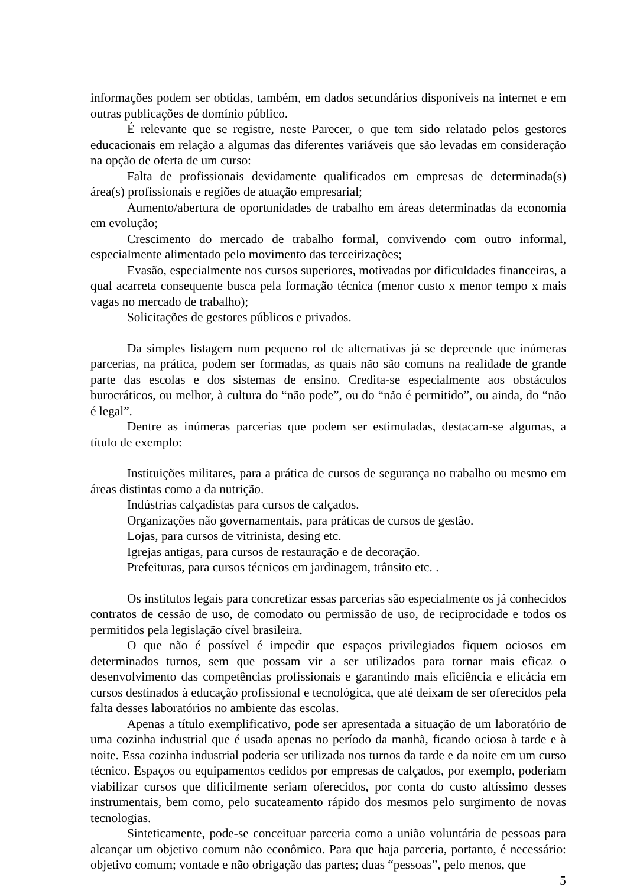informações podem ser obtidas, também, em dados secundários disponíveis na internet e em outras publicações de domínio público.
É relevante que se registre, neste Parecer, o que tem sido relatado pelos gestores educacionais em relação a algumas das diferentes variáveis que são levadas em consideração na opção de oferta de um curso:
Falta de profissionais devidamente qualificados em empresas de determinada(s) área(s) profissionais e regiões de atuação empresarial;
Aumento/abertura de oportunidades de trabalho em áreas determinadas da economia em evolução;
Crescimento do mercado de trabalho formal, convivendo com outro informal, especialmente alimentado pelo movimento das terceirizações;
Evasão, especialmente nos cursos superiores, motivadas por dificuldades financeiras, a qual acarreta consequente busca pela formação técnica (menor custo x menor tempo x mais vagas no mercado de trabalho);
Solicitações de gestores públicos e privados.
Da simples listagem num pequeno rol de alternativas já se depreende que inúmeras parcerias, na prática, podem ser formadas, as quais não são comuns na realidade de grande parte das escolas e dos sistemas de ensino. Credita-se especialmente aos obstáculos burocráticos, ou melhor, à cultura do “não pode”, ou do “não é permitido”, ou ainda, do “não é legal”.
Dentre as inúmeras parcerias que podem ser estimuladas, destacam-se algumas, a título de exemplo:
Instituições militares, para a prática de cursos de segurança no trabalho ou mesmo em áreas distintas como a da nutrição.
Indústrias calçadistas para cursos de calçados.
Organizações não governamentais, para práticas de cursos de gestão.
Lojas, para cursos de vitrinista, desing etc.
Igrejas antigas, para cursos de restauração e de decoração.
Prefeituras, para cursos técnicos em jardinagem, trânsito etc. .
Os institutos legais para concretizar essas parcerias são especialmente os já conhecidos contratos de cessão de uso, de comodato ou permissão de uso, de reciprocidade e todos os permitidos pela legislação cível brasileira.
O que não é possível é impedir que espaços privilegiados fiquem ociosos em determinados turnos, sem que possam vir a ser utilizados para tornar mais eficaz o desenvolvimento das competências profissionais e garantindo mais eficiência e eficácia em cursos destinados à educação profissional e tecnológica, que até deixam de ser oferecidos pela falta desses laboratórios no ambiente das escolas.
Apenas a título exemplificativo, pode ser apresentada a situação de um laboratório de uma cozinha industrial que é usada apenas no período da manhã, ficando ociosa à tarde e à noite. Essa cozinha industrial poderia ser utilizada nos turnos da tarde e da noite em um curso técnico. Espaços ou equipamentos cedidos por empresas de calçados, por exemplo, poderiam viabilizar cursos que dificilmente seriam oferecidos, por conta do custo altíssimo desses instrumentais, bem como, pelo sucateamento rápido dos mesmos pelo surgimento de novas tecnologias.
Sinteticamente, pode-se conceituar parceria como a união voluntária de pessoas para alcançar um objetivo comum não econômico. Para que haja parceria, portanto, é necessário: objetivo comum; vontade e não obrigação das partes; duas “pessoas”, pelo menos, que
5